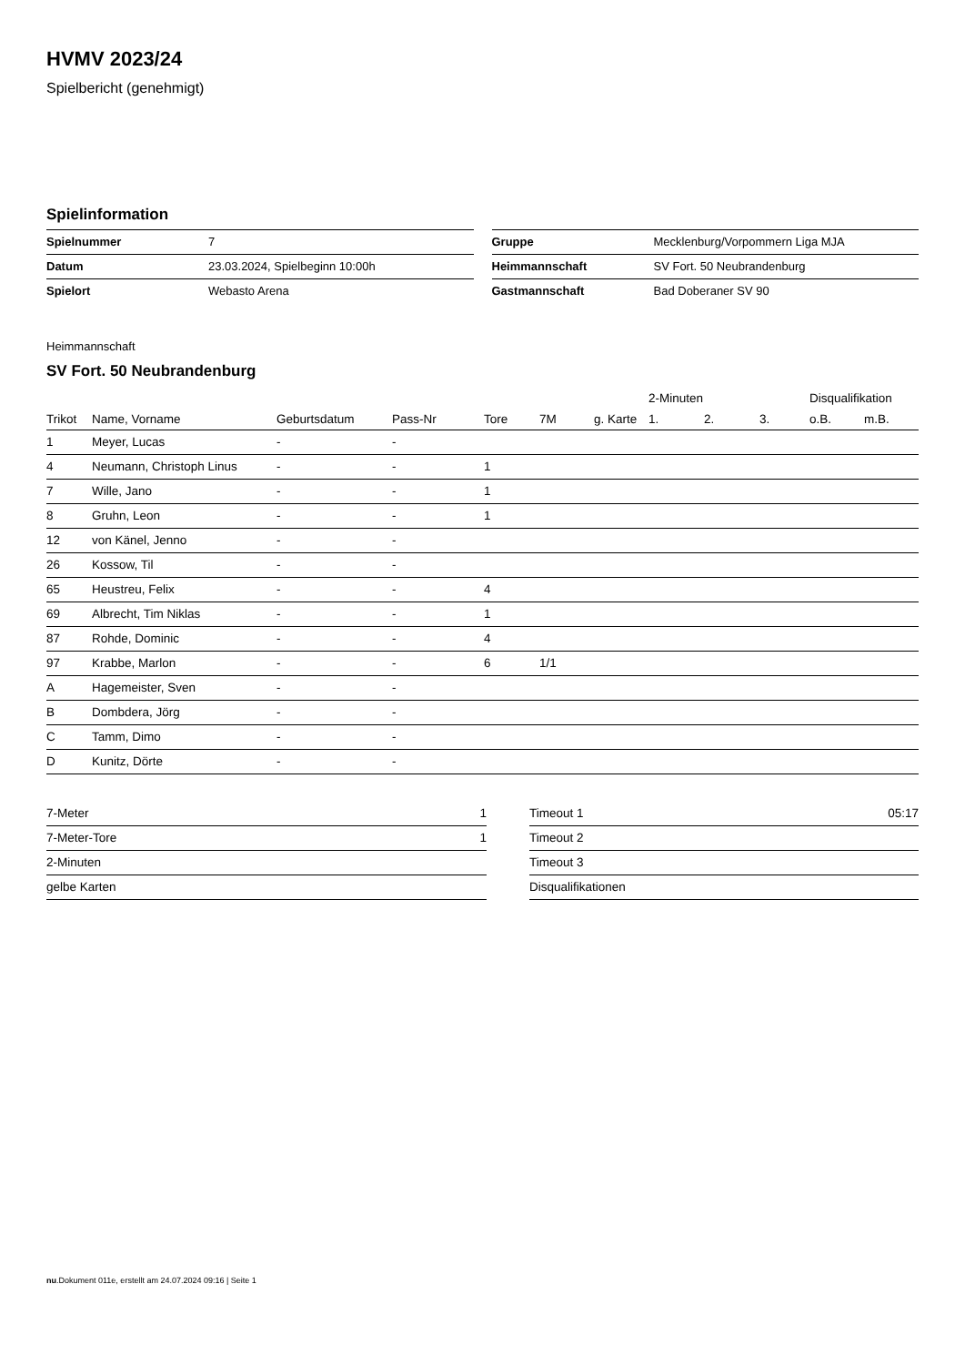HVMV 2023/24
Spielbericht (genehmigt)
Spielinformation
| Spielnummer | 7 |
| Datum | 23.03.2024, Spielbeginn 10:00h |
| Spielort | Webasto Arena |
| Gruppe | Mecklenburg/Vorpommern Liga MJA |
| Heimmannschaft | SV Fort. 50 Neubrandenburg |
| Gastmannschaft | Bad Doberaner SV 90 |
Heimmannschaft
SV Fort. 50 Neubrandenburg
| | | | | | | | 2-Minuten | | | Disqualifikation | |
| --- | --- | --- | --- | --- | --- | --- | --- | --- | --- | --- | --- |
| Trikot | Name, Vorname | Geburtsdatum | Pass-Nr | Tore | 7M | g. Karte | 1. | 2. | 3. | o.B. | m.B. |
| 1 | Meyer, Lucas | - | - | | | | | | | | |
| 4 | Neumann, Christoph Linus | - | - | 1 | | | | | | | |
| 7 | Wille, Jano | - | - | 1 | | | | | | | |
| 8 | Gruhn, Leon | - | - | 1 | | | | | | | |
| 12 | von Känel, Jenno | - | - | | | | | | | | |
| 26 | Kossow, Til | - | - | | | | | | | | |
| 65 | Heustreu, Felix | - | - | 4 | | | | | | | |
| 69 | Albrecht, Tim Niklas | - | - | 1 | | | | | | | |
| 87 | Rohde, Dominic | - | - | 4 | | | | | | | |
| 97 | Krabbe, Marlon | - | - | 6 | 1/1 | | | | | | |
| A | Hagemeister, Sven | - | - | | | | | | | | |
| B | Dombdera, Jörg | - | - | | | | | | | | |
| C | Tamm, Dimo | - | - | | | | | | | | |
| D | Kunitz, Dörte | - | - | | | | | | | | |
| 7-Meter | 1 |
| 7-Meter-Tore | 1 |
| 2-Minuten | |
| gelbe Karten | |
| Timeout 1 | 05:17 |
| Timeout 2 | |
| Timeout 3 | |
| Disqualifikationen | |
nu.Dokument 011e, erstellt am 24.07.2024 09:16 | Seite 1